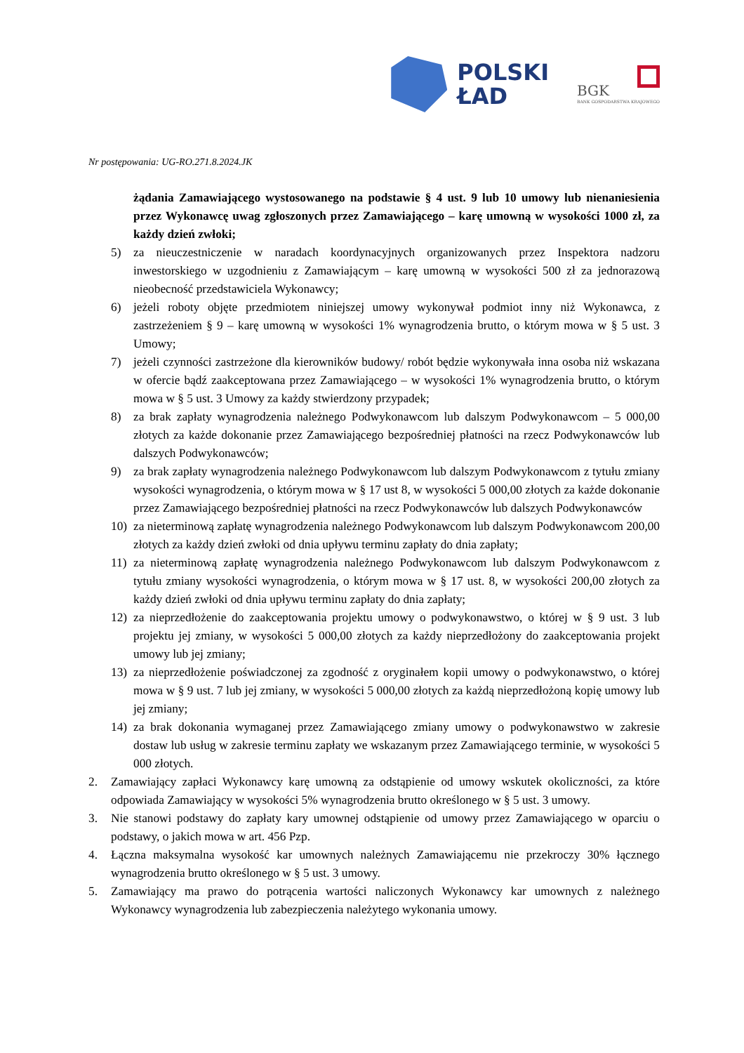POLSKI
ŁAD
BGK
BANK GOSPODARSTWA KRAJOWEGO
Nr postępowania: UG-RO.271.8.2024.JK
żądania Zamawiającego wystosowanego na podstawie § 4 ust. 9 lub 10 umowy lub nienaniesienia przez Wykonawcę uwag zgłoszonych przez Zamawiającego – karę umowną w wysokości 1000 zł, za każdy dzień zwłoki;
5) za nieuczestniczenie w naradach koordynacyjnych organizowanych przez Inspektora nadzoru inwestorskiego w uzgodnieniu z Zamawiającym – karę umowną w wysokości 500 zł za jednorazową nieobecność przedstawiciela Wykonawcy;
6) jeżeli roboty objęte przedmiotem niniejszej umowy wykonywał podmiot inny niż Wykonawca, z zastrzeżeniem § 9 – karę umowną w wysokości 1% wynagrodzenia brutto, o którym mowa w § 5 ust. 3 Umowy;
7) jeżeli czynności zastrzeżone dla kierowników budowy/ robót będzie wykonywała inna osoba niż wskazana w ofercie bądź zaakceptowana przez Zamawiającego – w wysokości 1% wynagrodzenia brutto, o którym mowa w § 5 ust. 3 Umowy za każdy stwierdzony przypadek;
8) za brak zapłaty wynagrodzenia należnego Podwykonawcom lub dalszym Podwykonawcom – 5 000,00 złotych za każde dokonanie przez Zamawiającego bezpośredniej płatności na rzecz Podwykonawców lub dalszych Podwykonawców;
9) za brak zapłaty wynagrodzenia należnego Podwykonawcom lub dalszym Podwykonawcom z tytułu zmiany wysokości wynagrodzenia, o którym mowa w § 17 ust 8, w wysokości 5 000,00 złotych za każde dokonanie przez Zamawiającego bezpośredniej płatności na rzecz Podwykonawców lub dalszych Podwykonawców
10) za nieterminową zapłatę wynagrodzenia należnego Podwykonawcom lub dalszym Podwykonawcom 200,00 złotych za każdy dzień zwłoki od dnia upływu terminu zapłaty do dnia zapłaty;
11) za nieterminową zapłatę wynagrodzenia należnego Podwykonawcom lub dalszym Podwykonawcom z tytułu zmiany wysokości wynagrodzenia, o którym mowa w § 17 ust. 8, w wysokości 200,00 złotych za każdy dzień zwłoki od dnia upływu terminu zapłaty do dnia zapłaty;
12) za nieprzedłożenie do zaakceptowania projektu umowy o podwykonawstwo, o której w § 9 ust. 3 lub projektu jej zmiany, w wysokości 5 000,00 złotych za każdy nieprzedłożony do zaakceptowania projekt umowy lub jej zmiany;
13) za nieprzedłożenie poświadczonej za zgodność z oryginałem kopii umowy o podwykonawstwo, o której mowa w § 9 ust. 7 lub jej zmiany, w wysokości 5 000,00 złotych za każdą nieprzedłożoną kopię umowy lub jej zmiany;
14) za brak dokonania wymaganej przez Zamawiającego zmiany umowy o podwykonawstwo w zakresie dostaw lub usług w zakresie terminu zapłaty we wskazanym przez Zamawiającego terminie, w wysokości 5 000 złotych.
2. Zamawiający zapłaci Wykonawcy karę umowną za odstąpienie od umowy wskutek okoliczności, za które odpowiada Zamawiający w wysokości 5% wynagrodzenia brutto określonego w § 5 ust. 3 umowy.
3. Nie stanowi podstawy do zapłaty kary umownej odstąpienie od umowy przez Zamawiającego w oparciu o podstawy, o jakich mowa w art. 456 Pzp.
4. Łączna maksymalna wysokość kar umownych należnych Zamawiającemu nie przekroczy 30% łącznego wynagrodzenia brutto określonego w § 5 ust. 3 umowy.
5. Zamawiający ma prawo do potrącenia wartości naliczonych Wykonawcy kar umownych z należnego Wykonawcy wynagrodzenia lub zabezpieczenia należytego wykonania umowy.